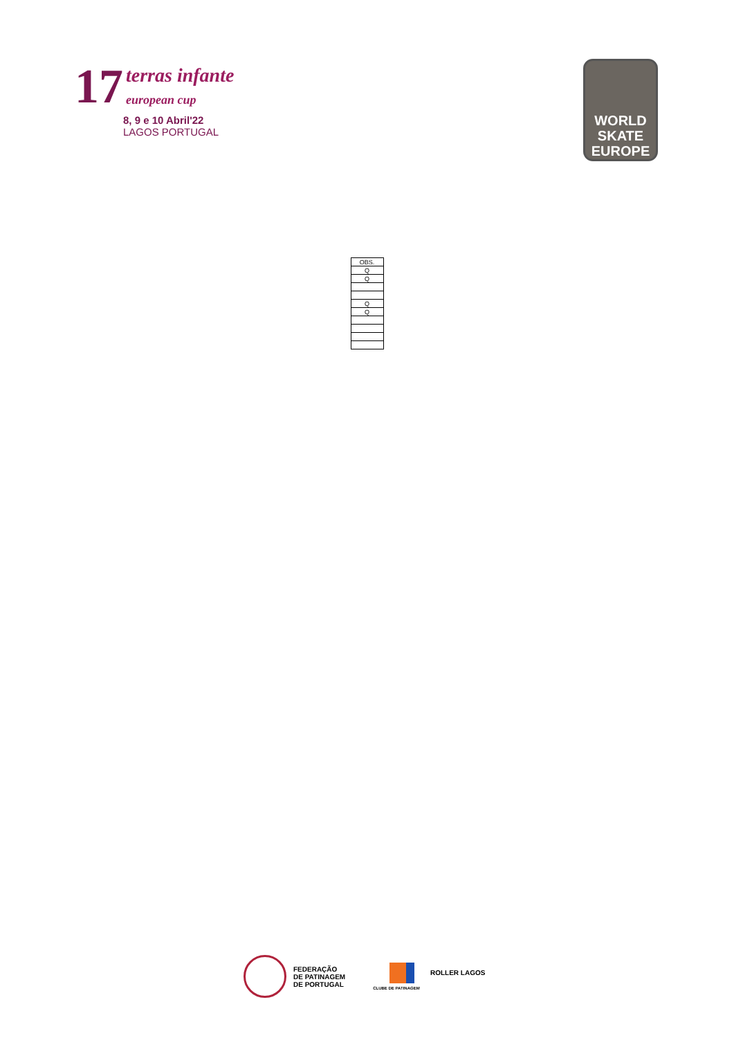17 terras infante
european cup
8, 9 e 10 Abril'22
LAGOS PORTUGAL
WORLD
SKATE
EUROPE
| OBS. |
| Q |
| Q |
| Q |
| Q |
FEDERAÇÃO
DE PATINAGEM
DE PORTUGAL
ROLLER LAGOS
CLUBE DE PATINAGEM